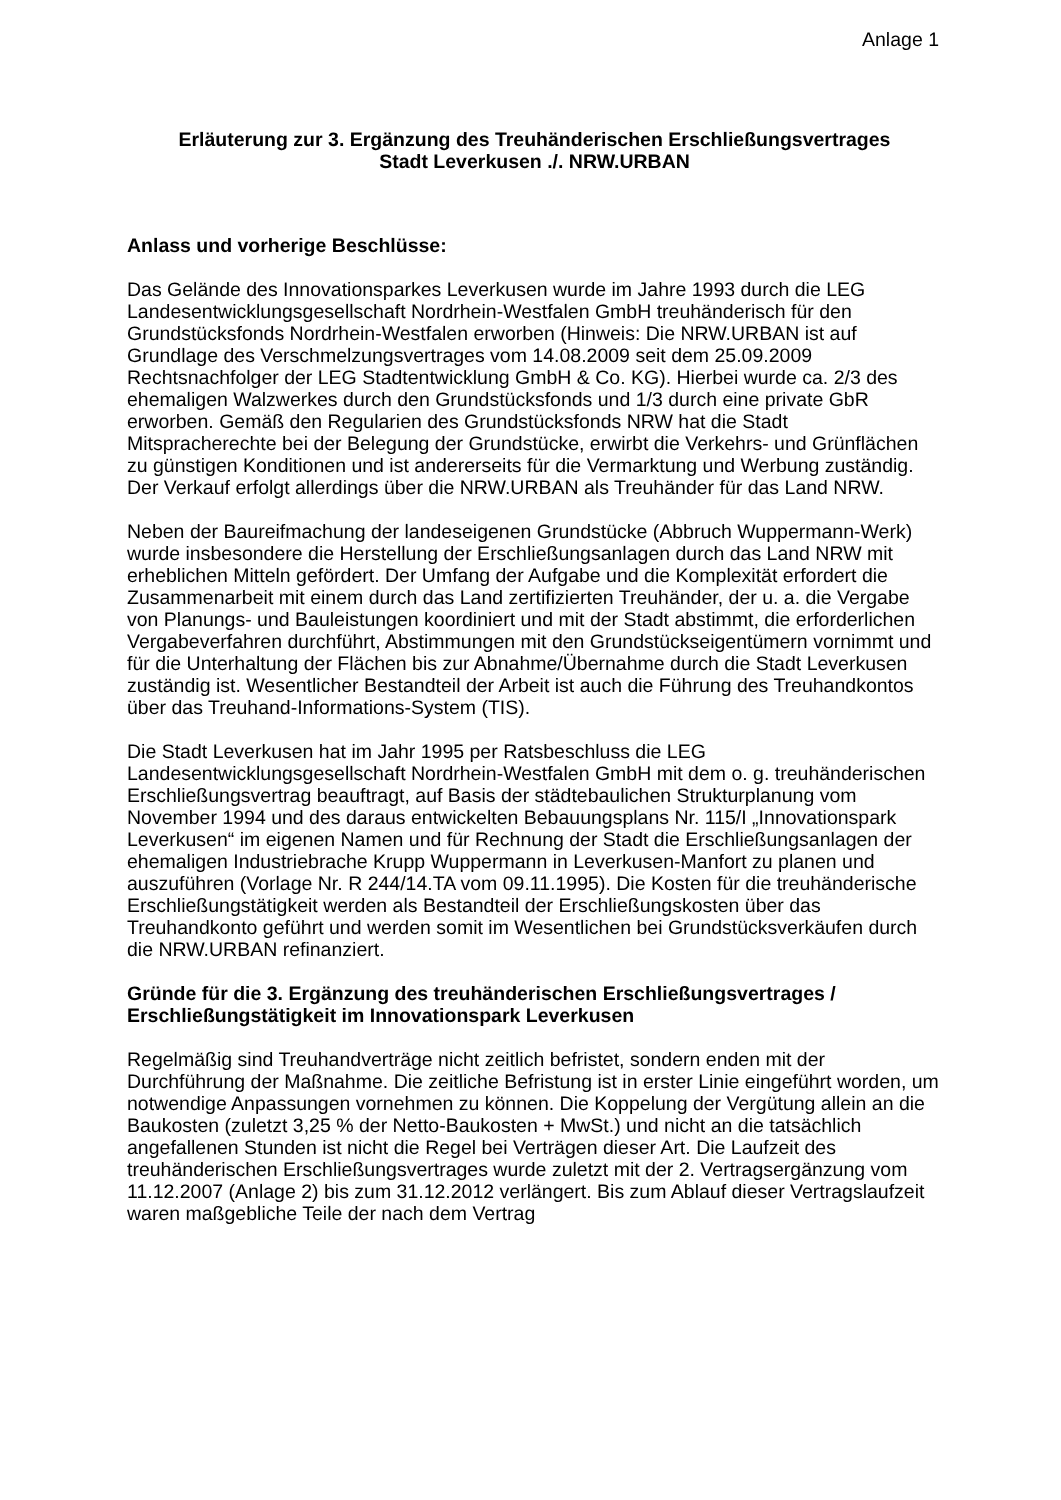Anlage 1
Erläuterung zur 3. Ergänzung des Treuhänderischen Erschließungsvertrages
Stadt Leverkusen ./. NRW.URBAN
Anlass und vorherige Beschlüsse:
Das Gelände des Innovationsparkes Leverkusen wurde im Jahre 1993 durch die LEG Landesentwicklungsgesellschaft Nordrhein-Westfalen GmbH treuhänderisch für den Grundstücksfonds Nordrhein-Westfalen erworben (Hinweis: Die NRW.URBAN ist auf Grundlage des Verschmelzungsvertrages vom 14.08.2009 seit dem 25.09.2009 Rechtsnachfolger der LEG Stadtentwicklung GmbH & Co. KG). Hierbei wurde ca. 2/3 des ehemaligen Walzwerkes durch den Grundstücksfonds und 1/3 durch eine private GbR erworben. Gemäß den Regularien des Grundstücksfonds NRW hat die Stadt Mitspracherechte bei der Belegung der Grundstücke, erwirbt die Verkehrs- und Grünflächen zu günstigen Konditionen und ist andererseits für die Vermarktung und Werbung zuständig. Der Verkauf erfolgt allerdings über die NRW.URBAN als Treuhänder für das Land NRW.
Neben der Baureifmachung der landeseigenen Grundstücke (Abbruch Wuppermann-Werk) wurde insbesondere die Herstellung der Erschließungsanlagen durch das Land NRW mit erheblichen Mitteln gefördert. Der Umfang der Aufgabe und die Komplexität erfordert die Zusammenarbeit mit einem durch das Land zertifizierten Treuhänder, der u. a. die Vergabe von Planungs- und Bauleistungen koordiniert und mit der Stadt abstimmt, die erforderlichen Vergabeverfahren durchführt, Abstimmungen mit den Grundstückseigentümern vornimmt und für die Unterhaltung der Flächen bis zur Abnahme/Übernahme durch die Stadt Leverkusen zuständig ist. Wesentlicher Bestandteil der Arbeit ist auch die Führung des Treuhandkontos über das Treuhand-Informations-System (TIS).
Die Stadt Leverkusen hat im Jahr 1995 per Ratsbeschluss die LEG Landesentwicklungsgesellschaft Nordrhein-Westfalen GmbH mit dem o. g. treuhänderischen Erschließungsvertrag beauftragt, auf Basis der städtebaulichen Strukturplanung vom November 1994 und des daraus entwickelten Bebauungsplans Nr. 115/I „Innovationspark Leverkusen“ im eigenen Namen und für Rechnung der Stadt die Erschließungsanlagen der ehemaligen Industriebrache Krupp Wuppermann in Leverkusen-Manfort zu planen und auszuführen (Vorlage Nr. R 244/14.TA vom 09.11.1995). Die Kosten für die treuhänderische Erschließungstätigkeit werden als Bestandteil der Erschließungskosten über das Treuhandkonto geführt und werden somit im Wesentlichen bei Grundstücksverkäufen durch die NRW.URBAN refinanziert.
Gründe für die 3. Ergänzung des treuhänderischen Erschließungsvertrages / Erschließungstätigkeit im Innovationspark Leverkusen
Regelmäßig sind Treuhandverträge nicht zeitlich befristet, sondern enden mit der Durchführung der Maßnahme. Die zeitliche Befristung ist in erster Linie eingeführt worden, um notwendige Anpassungen vornehmen zu können. Die Koppelung der Vergütung allein an die Baukosten (zuletzt 3,25 % der Netto-Baukosten + MwSt.) und nicht an die tatsächlich angefallenen Stunden ist nicht die Regel bei Verträgen dieser Art. Die Laufzeit des treuhänderischen Erschließungsvertrages wurde zuletzt mit der 2. Vertragsergänzung vom 11.12.2007 (Anlage 2) bis zum 31.12.2012 verlängert. Bis zum Ablauf dieser Vertragslaufzeit waren maßgebliche Teile der nach dem Vertrag